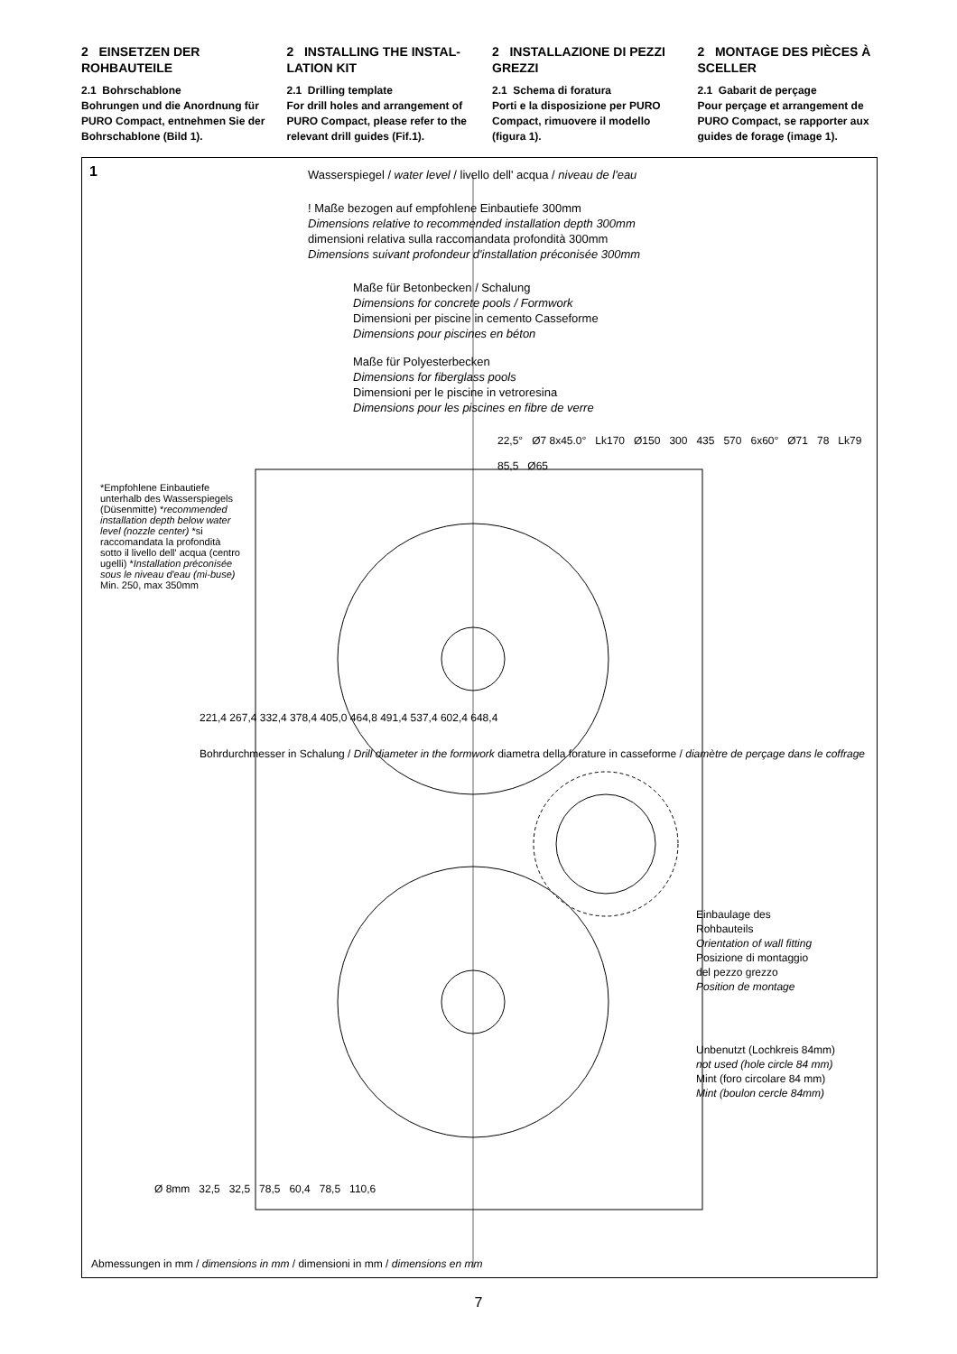2 EINSETZEN DER ROHBAUTEILE
2.1 Bohrschablone
Bohrungen und die Anordnung für PURO Compact, entnehmen Sie der Bohrschablone (Bild 1).
2 INSTALLING THE INSTAL-LATION KIT
2.1 Drilling template
For drill holes and arrangement of PURO Compact, please refer to the relevant drill guides (Fif.1).
2 INSTALLAZIONE DI PEZZI GREZZI
2.1 Schema di foratura
Porti e la disposizione per PURO Compact, rimuovere il modello (figura 1).
2 MONTAGE DES PIÈCES À SCELLER
2.1 Gabarit de perçage
Pour perçage et arrangement de PURO Compact, se rapporter aux guides de forage (image 1).
1
Wasserspiegel / water level / livello dell' acqua / niveau de l'eau
! Maße bezogen auf empfohlene Einbautiefe 300mm
Dimensions relative to recommended installation depth 300mm
dimensioni relativa sulla raccomandata profondità 300mm
Dimensions suivant profondeur d'installation préconisée 300mm
Maße für Betonbecken / Schalung
Dimensions for concrete pools / Formwork
Dimensioni per piscine in cemento Casseforme
Dimensions pour piscines en béton
Maße für Polyesterbecken
Dimensions for fiberglass pools
Dimensioni per le piscine in vetroresina
Dimensions pour les piscines en fibre de verre
22,5° Ø7 8x45.0° Lk170 Ø150 300 435 570 6x60° Ø71 78 Lk79 85,5 Ø65
*Empfohlene Einbautiefe unterhalb des Wasserspiegels (Düsenmitte) *recommended installation depth below water level (nozzle center) *si raccomandata la profondità sotto il livello dell' acqua (centro ugelli) *Installation préconisée sous le niveau d'eau (mi-buse) Min. 250, max 350mm
221,4 267,4 332,4 378,4 405,0 464,8 491,4 537,4 602,4 648,4
Bohrdurchmesser in Schalung / Drill diameter in the formwork diametra della forature in casseforme / diamètre de perçage dans le coffrage
Einbaulage des
Rohbauteils
Orientation of wall fitting
Posizione di montaggio
del pezzo grezzo
Position de montage
Unbenutzt (Lochkreis 84mm)
not used (hole circle 84 mm)
Mint (foro circolare 84 mm)
Mint (boulon cercle 84mm)
Ø 8mm 32,5 32,5 78,5 60,4 78,5 110,6
Abmessungen in mm / dimensions in mm / dimensioni in mm / dimensions en mm
7